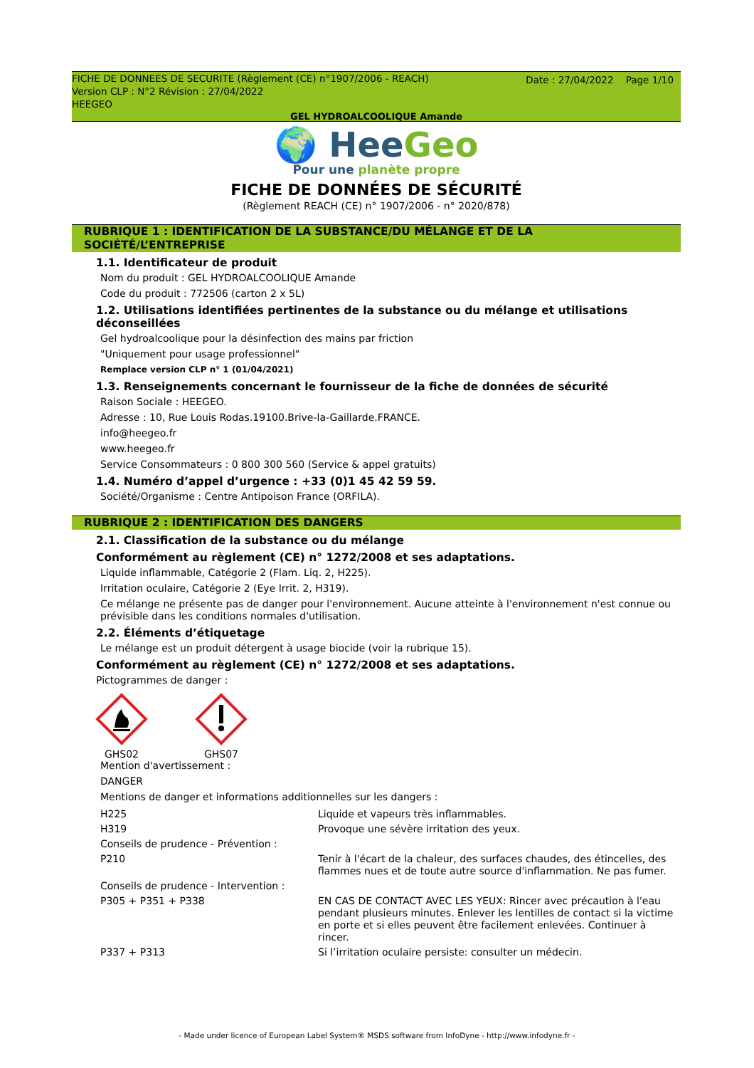Date : 27/04/2022 Page 1/10
FICHE DE DONNEES DE SECURITE (Règlement (CE) n°1907/2006 - REACH)
Version CLP : N°2 Révision : 27/04/2022
HEEGEO
GEL HYDROALCOOLIQUE Amande
🌍 HeeGeo
Pour une planète propre
FICHE DE DONNÉES DE SÉCURITÉ
(Règlement REACH (CE) n° 1907/2006 - n° 2020/878)
RUBRIQUE 1 : IDENTIFICATION DE LA SUBSTANCE/DU MÉLANGE ET DE LA SOCIÉTÉ/L’ENTREPRISE
1.1. Identificateur de produit
Nom du produit : GEL HYDROALCOOLIQUE Amande
Code du produit : 772506 (carton 2 x 5L)
1.2. Utilisations identifiées pertinentes de la substance ou du mélange et utilisations déconseillées
Gel hydroalcoolique pour la désinfection des mains par friction
"Uniquement pour usage professionnel"
Remplace version CLP n° 1 (01/04/2021)
1.3. Renseignements concernant le fournisseur de la fiche de données de sécurité
Raison Sociale : HEEGEO.
Adresse : 10, Rue Louis Rodas.19100.Brive-la-Gaillarde.FRANCE.
info@heegeo.fr
www.heegeo.fr
Service Consommateurs : 0 800 300 560 (Service & appel gratuits)
1.4. Numéro d’appel d’urgence : +33 (0)1 45 42 59 59.
Société/Organisme : Centre Antipoison France (ORFILA).
RUBRIQUE 2 : IDENTIFICATION DES DANGERS
2.1. Classification de la substance ou du mélange
Conformément au règlement (CE) n° 1272/2008 et ses adaptations.
Liquide inflammable, Catégorie 2 (Flam. Liq. 2, H225).
Irritation oculaire, Catégorie 2 (Eye Irrit. 2, H319).
Ce mélange ne présente pas de danger pour l'environnement. Aucune atteinte à l'environnement n'est connue ou prévisible dans les conditions normales d'utilisation.
2.2. Éléments d’étiquetage
Le mélange est un produit détergent à usage biocide (voir la rubrique 15).
Conformément au règlement (CE) n° 1272/2008 et ses adaptations.
Pictogrammes de danger :
GHS02
GHS07
Mention d'avertissement :
DANGER
Mentions de danger et informations additionnelles sur les dangers :
| H225 | Liquide et vapeurs très inflammables. |
| H319 | Provoque une sévère irritation des yeux. |
| Conseils de prudence - Prévention : | |
| P210 | Tenir à l'écart de la chaleur, des surfaces chaudes, des étincelles, des flammes nues et de toute autre source d'inflammation. Ne pas fumer. |
| Conseils de prudence - Intervention : | |
| P305 + P351 + P338 | EN CAS DE CONTACT AVEC LES YEUX: Rincer avec précaution à l'eau pendant plusieurs minutes. Enlever les lentilles de contact si la victime en porte et si elles peuvent être facilement enlevées. Continuer à rincer. |
| P337 + P313 | Si l’irritation oculaire persiste: consulter un médecin. |
- Made under licence of European Label System® MSDS software from InfoDyne - http://www.infodyne.fr -